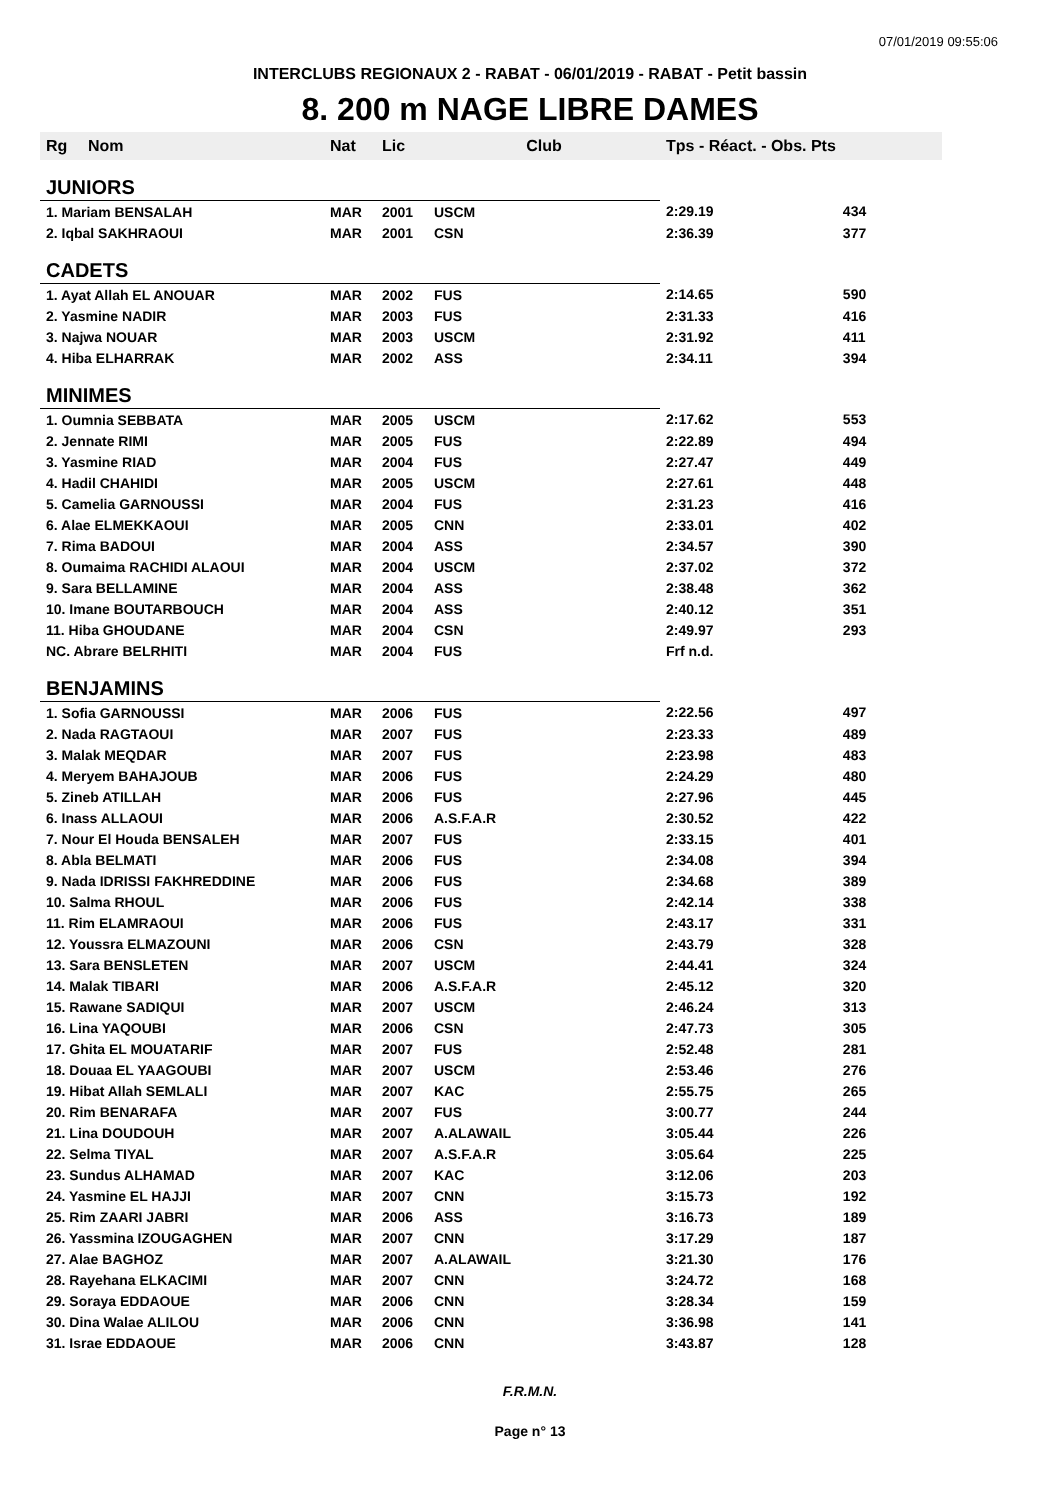07/01/2019 09:55:06
INTERCLUBS REGIONAUX 2 - RABAT - 06/01/2019 - RABAT - Petit bassin
8. 200 m NAGE LIBRE DAMES
| Rg | Nom | Nat | Lic | Club | Tps - Réact. - Obs. Pts | |
| --- | --- | --- | --- | --- | --- | --- |
| JUNIORS | | | | | | |
| 1. Mariam BENSALAH | | MAR | 2001 | USCM | 2:29.19 | 434 |
| 2. Iqbal SAKHRAOUI | | MAR | 2001 | CSN | 2:36.39 | 377 |
| CADETS | | | | | | |
| 1. Ayat Allah EL ANOUAR | | MAR | 2002 | FUS | 2:14.65 | 590 |
| 2. Yasmine NADIR | | MAR | 2003 | FUS | 2:31.33 | 416 |
| 3. Najwa NOUAR | | MAR | 2003 | USCM | 2:31.92 | 411 |
| 4. Hiba ELHARRAK | | MAR | 2002 | ASS | 2:34.11 | 394 |
| MINIMES | | | | | | |
| 1. Oumnia SEBBATA | | MAR | 2005 | USCM | 2:17.62 | 553 |
| 2. Jennate RIMI | | MAR | 2005 | FUS | 2:22.89 | 494 |
| 3. Yasmine RIAD | | MAR | 2004 | FUS | 2:27.47 | 449 |
| 4. Hadil CHAHIDI | | MAR | 2005 | USCM | 2:27.61 | 448 |
| 5. Camelia GARNOUSSI | | MAR | 2004 | FUS | 2:31.23 | 416 |
| 6. Alae ELMEKKAOUI | | MAR | 2005 | CNN | 2:33.01 | 402 |
| 7. Rima BADOUI | | MAR | 2004 | ASS | 2:34.57 | 390 |
| 8. Oumaima RACHIDI ALAOUI | | MAR | 2004 | USCM | 2:37.02 | 372 |
| 9. Sara BELLAMINE | | MAR | 2004 | ASS | 2:38.48 | 362 |
| 10. Imane BOUTARBOUCH | | MAR | 2004 | ASS | 2:40.12 | 351 |
| 11. Hiba GHOUDANE | | MAR | 2004 | CSN | 2:49.97 | 293 |
| NC. Abrare BELRHITI | | MAR | 2004 | FUS | Frf n.d. | |
| BENJAMINS | | | | | | |
| 1. Sofia GARNOUSSI | | MAR | 2006 | FUS | 2:22.56 | 497 |
| 2. Nada RAGTAOUI | | MAR | 2007 | FUS | 2:23.33 | 489 |
| 3. Malak MEQDAR | | MAR | 2007 | FUS | 2:23.98 | 483 |
| 4. Meryem BAHAJOUB | | MAR | 2006 | FUS | 2:24.29 | 480 |
| 5. Zineb ATILLAH | | MAR | 2006 | FUS | 2:27.96 | 445 |
| 6. Inass ALLAOUI | | MAR | 2006 | A.S.F.A.R | 2:30.52 | 422 |
| 7. Nour El Houda BENSALEH | | MAR | 2007 | FUS | 2:33.15 | 401 |
| 8. Abla BELMATI | | MAR | 2006 | FUS | 2:34.08 | 394 |
| 9. Nada IDRISSI FAKHREDDINE | | MAR | 2006 | FUS | 2:34.68 | 389 |
| 10. Salma RHOUL | | MAR | 2006 | FUS | 2:42.14 | 338 |
| 11. Rim ELAMRAOUI | | MAR | 2006 | FUS | 2:43.17 | 331 |
| 12. Youssra ELMAZOUNI | | MAR | 2006 | CSN | 2:43.79 | 328 |
| 13. Sara BENSLETEN | | MAR | 2007 | USCM | 2:44.41 | 324 |
| 14. Malak TIBARI | | MAR | 2006 | A.S.F.A.R | 2:45.12 | 320 |
| 15. Rawane SADIQUI | | MAR | 2007 | USCM | 2:46.24 | 313 |
| 16. Lina YAQOUBI | | MAR | 2006 | CSN | 2:47.73 | 305 |
| 17. Ghita EL MOUATARIF | | MAR | 2007 | FUS | 2:52.48 | 281 |
| 18. Douaa EL YAAGOUBI | | MAR | 2007 | USCM | 2:53.46 | 276 |
| 19. Hibat Allah SEMLALI | | MAR | 2007 | KAC | 2:55.75 | 265 |
| 20. Rim BENARAFA | | MAR | 2007 | FUS | 3:00.77 | 244 |
| 21. Lina DOUDOUH | | MAR | 2007 | A.ALAWAIL | 3:05.44 | 226 |
| 22. Selma TIYAL | | MAR | 2007 | A.S.F.A.R | 3:05.64 | 225 |
| 23. Sundus ALHAMAD | | MAR | 2007 | KAC | 3:12.06 | 203 |
| 24. Yasmine EL HAJJI | | MAR | 2007 | CNN | 3:15.73 | 192 |
| 25. Rim ZAARI JABRI | | MAR | 2006 | ASS | 3:16.73 | 189 |
| 26. Yassmina IZOUGAGHEN | | MAR | 2007 | CNN | 3:17.29 | 187 |
| 27. Alae BAGHOZ | | MAR | 2007 | A.ALAWAIL | 3:21.30 | 176 |
| 28. Rayehana ELKACIMI | | MAR | 2007 | CNN | 3:24.72 | 168 |
| 29. Soraya EDDAOUE | | MAR | 2006 | CNN | 3:28.34 | 159 |
| 30. Dina Walae ALILOU | | MAR | 2006 | CNN | 3:36.98 | 141 |
| 31. Israe EDDAOUE | | MAR | 2006 | CNN | 3:43.87 | 128 |
F.R.M.N.
Page n° 13